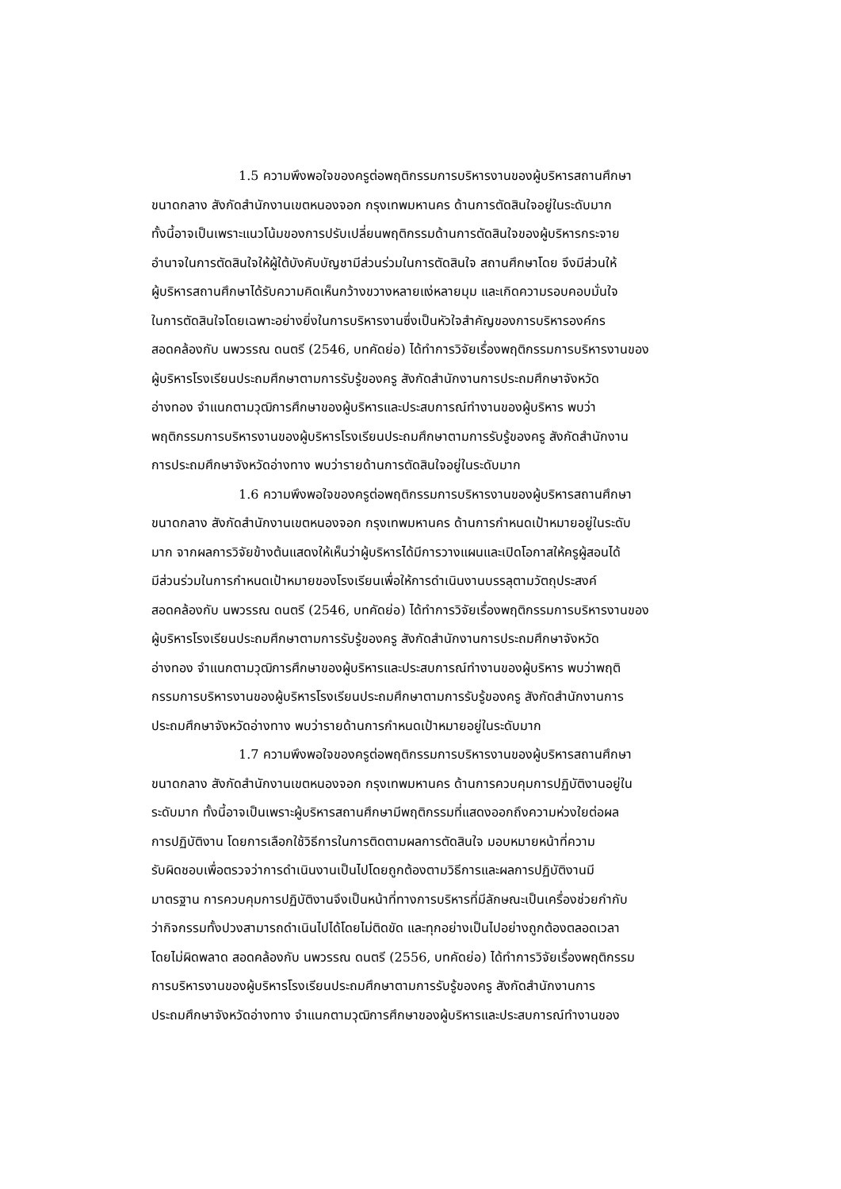1.5 ความพึงพอใจของครูต่อพฤติกรรมการบริหารงานของผู้บริหารสถานศึกษา
ขนาดกลาง สังกัดสำนักงานเขตหนองจอก กรุงเทพมหานคร ด้านการตัดสินใจอยู่ในระดับมาก
ทั้งนี้อาจเป็นเพราะแนวโน้มของการปรับเปลี่ยนพฤติกรรมด้านการตัดสินใจของผู้บริหารกระจาย
อำนาจในการตัดสินใจให้ผู้ใต้บังคับบัญชามีส่วนร่วมในการตัดสินใจ สถานศึกษาโดย จึงมีส่วนให้
ผู้บริหารสถานศึกษาได้รับความคิดเห็นกว้างขวางหลายแง่หลายมุม และเกิดความรอบคอบมั่นใจ
ในการตัดสินใจโดยเฉพาะอย่างยิ่งในการบริหารงานซึ่งเป็นหัวใจสำคัญของการบริหารองค์กร
สอดคล้องกับ นพวรรณ ดนตรี (2546, บทคัดย่อ) ได้ทำการวิจัยเรื่องพฤติกรรมการบริหารงานของ
ผู้บริหารโรงเรียนประถมศึกษาตามการรับรู้ของครู สังกัดสำนักงานการประถมศึกษาจังหวัด
อ่างทอง จำแนกตามวุฒิการศึกษาของผู้บริหารและประสบการณ์ทำงานของผู้บริหาร พบว่า
พฤติกรรมการบริหารงานของผู้บริหารโรงเรียนประถมศึกษาตามการรับรู้ของครู สังกัดสำนักงาน
การประถมศึกษาจังหวัดอ่างทาง พบว่ารายด้านการตัดสินใจอยู่ในระดับมาก
1.6 ความพึงพอใจของครูต่อพฤติกรรมการบริหารงานของผู้บริหารสถานศึกษา
ขนาดกลาง สังกัดสำนักงานเขตหนองจอก กรุงเทพมหานคร ด้านการกำหนดเป้าหมายอยู่ในระดับ
มาก จากผลการวิจัยข้างต้นแสดงให้เห็นว่าผู้บริหารได้มีการวางแผนและเปิดโอกาสให้ครูผู้สอนได้
มีส่วนร่วมในการกำหนดเป้าหมายของโรงเรียนเพื่อให้การดำเนินงานบรรลุตามวัตถุประสงค์
สอดคล้องกับ นพวรรณ ดนตรี (2546, บทคัดย่อ) ได้ทำการวิจัยเรื่องพฤติกรรมการบริหารงานของ
ผู้บริหารโรงเรียนประถมศึกษาตามการรับรู้ของครู สังกัดสำนักงานการประถมศึกษาจังหวัด
อ่างทอง จำแนกตามวุฒิการศึกษาของผู้บริหารและประสบการณ์ทำงานของผู้บริหาร พบว่าพฤติ
กรรมการบริหารงานของผู้บริหารโรงเรียนประถมศึกษาตามการรับรู้ของครู สังกัดสำนักงานการ
ประถมศึกษาจังหวัดอ่างทาง พบว่ารายด้านการกำหนดเป้าหมายอยู่ในระดับมาก
1.7 ความพึงพอใจของครูต่อพฤติกรรมการบริหารงานของผู้บริหารสถานศึกษา
ขนาดกลาง สังกัดสำนักงานเขตหนองจอก กรุงเทพมหานคร ด้านการควบคุมการปฏิบัติงานอยู่ใน
ระดับมาก ทั้งนี้อาจเป็นเพราะผู้บริหารสถานศึกษามีพฤติกรรมที่แสดงออกถึงความห่วงใยต่อผล
การปฏิบัติงาน โดยการเลือกใช้วิธีการในการติดตามผลการตัดสินใจ มอบหมายหน้าที่ความ
รับผิดชอบเพื่อตรวจว่าการดำเนินงานเป็นไปโดยถูกต้องตามวิธีการและผลการปฏิบัติงานมี
มาตรฐาน การควบคุมการปฏิบัติงานจึงเป็นหน้าที่ทางการบริหารที่มีลักษณะเป็นเครื่องช่วยกำกับ
ว่ากิจกรรมทั้งปวงสามารถดำเนินไปได้โดยไม่ติดขัด และทุกอย่างเป็นไปอย่างถูกต้องตลอดเวลา
โดยไม่ผิดพลาด สอดคล้องกับ นพวรรณ ดนตรี (2556, บทคัดย่อ) ได้ทำการวิจัยเรื่องพฤติกรรม
การบริหารงานของผู้บริหารโรงเรียนประถมศึกษาตามการรับรู้ของครู สังกัดสำนักงานการ
ประถมศึกษาจังหวัดอ่างทาง จำแนกตามวุฒิการศึกษาของผู้บริหารและประสบการณ์ทำงานของ